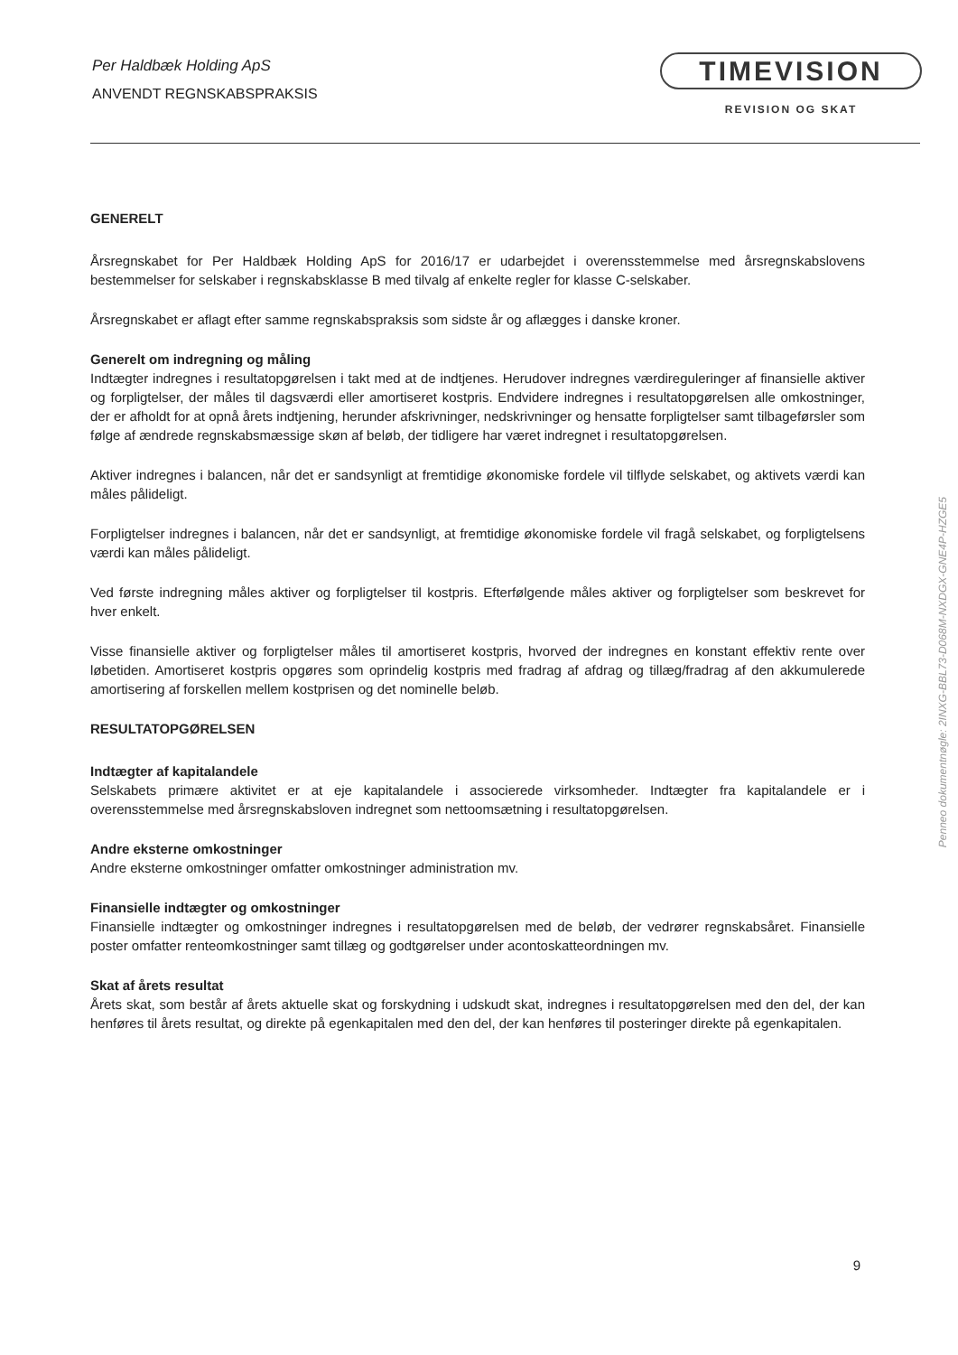Per Haldbæk Holding ApS
ANVENDT REGNSKABSPRAKSIS
TIMEVISION
REVISION OG SKAT
GENERELT
Årsregnskabet for Per Haldbæk Holding ApS for 2016/17 er udarbejdet i overensstemmelse med årsregnskabslovens bestemmelser for selskaber i regnskabsklasse B med tilvalg af enkelte regler for klasse C-selskaber.
Årsregnskabet er aflagt efter samme regnskabspraksis som sidste år og aflægges i danske kroner.
Generelt om indregning og måling
Indtægter indregnes i resultatopgørelsen i takt med at de indtjenes. Herudover indregnes værdireguleringer af finansielle aktiver og forpligtelser, der måles til dagsværdi eller amortiseret kostpris. Endvidere indregnes i resultatopgørelsen alle omkostninger, der er afholdt for at opnå årets indtjening, herunder afskrivninger, nedskrivninger og hensatte forpligtelser samt tilbageførsler som følge af ændrede regnskabsmæssige skøn af beløb, der tidligere har været indregnet i resultatopgørelsen.
Aktiver indregnes i balancen, når det er sandsynligt at fremtidige økonomiske fordele vil tilflyde selskabet, og aktivets værdi kan måles pålideligt.
Forpligtelser indregnes i balancen, når det er sandsynligt, at fremtidige økonomiske fordele vil fragå selskabet, og forpligtelsens værdi kan måles pålideligt.
Ved første indregning måles aktiver og forpligtelser til kostpris. Efterfølgende måles aktiver og forpligtelser som beskrevet for hver enkelt.
Visse finansielle aktiver og forpligtelser måles til amortiseret kostpris, hvorved der indregnes en konstant effektiv rente over løbetiden. Amortiseret kostpris opgøres som oprindelig kostpris med fradrag af afdrag og tillæg/fradrag af den akkumulerede amortisering af forskellen mellem kostprisen og det nominelle beløb.
RESULTATOPGØRELSEN
Indtægter af kapitalandele
Selskabets primære aktivitet er at eje kapitalandele i associerede virksomheder. Indtægter fra kapitalandele er i overensstemmelse med årsregnskabsloven indregnet som nettoomsætning i resultatopgørelsen.
Andre eksterne omkostninger
Andre eksterne omkostninger omfatter omkostninger administration mv.
Finansielle indtægter og omkostninger
Finansielle indtægter og omkostninger indregnes i resultatopgørelsen med de beløb, der vedrører regnskabsåret. Finansielle poster omfatter renteomkostninger samt tillæg og godtgørelser under acontoskatteordningen mv.
Skat af årets resultat
Årets skat, som består af årets aktuelle skat og forskydning i udskudt skat, indregnes i resultatopgørelsen med den del, der kan henføres til årets resultat, og direkte på egenkapitalen med den del, der kan henføres til posteringer direkte på egenkapitalen.
Penneo dokumentnøgle: 2INXG-BBL73-D068M-NXDGX-GNE4P-HZGE5
9